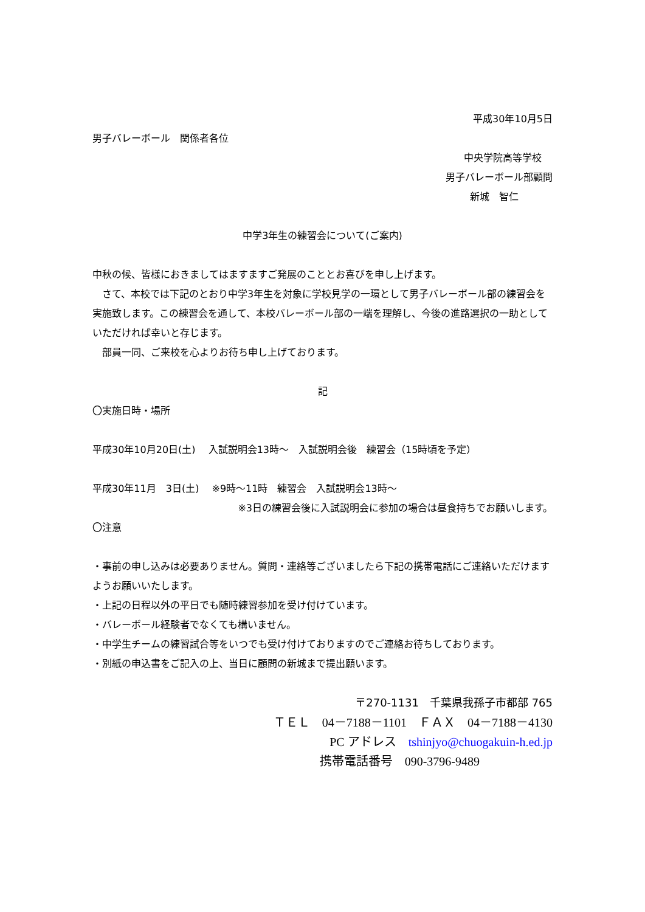平成30年10月5日
男子バレーボール　関係者各位
中央学院高等学校
男子バレーボール部顧問
新城　智仁
中学3年生の練習会について(ご案内)
中秋の候、皆様におきましてはますますご発展のこととお喜びを申し上げます。
　さて、本校では下記のとおり中学3年生を対象に学校見学の一環として男子バレーボール部の練習会を実施致します。この練習会を通して、本校バレーボール部の一端を理解し、今後の進路選択の一助としていただければ幸いと存じます。
　部員一同、ご来校を心よりお待ち申し上げております。
記
〇実施日時・場所
平成30年10月20日(土)　 入試説明会13時～　入試説明会後　練習会（15時頃を予定）
平成30年11月　3日(土)　 ※9時～11時　練習会　入試説明会13時～
※3日の練習会後に入試説明会に参加の場合は昼食持ちでお願いします。
〇注意
・事前の申し込みは必要ありません。質問・連絡等ございましたら下記の携帯電話にご連絡いただけますようお願いいたします。
・上記の日程以外の平日でも随時練習参加を受け付けています。
・バレーボール経験者でなくても構いません。
・中学生チームの練習試合等をいつでも受け付けておりますのでご連絡お待ちしております。
・別紙の申込書をご記入の上、当日に顧問の新城まで提出願います。
〒270-1131　千葉県我孫子市都部 765
ＴＥＬ　04－7188－1101　ＦＡＸ　04－7188－4130
PC アドレス　tshinjyo@chuogakuin-h.ed.jp
携帯電話番号　090-3796-9489